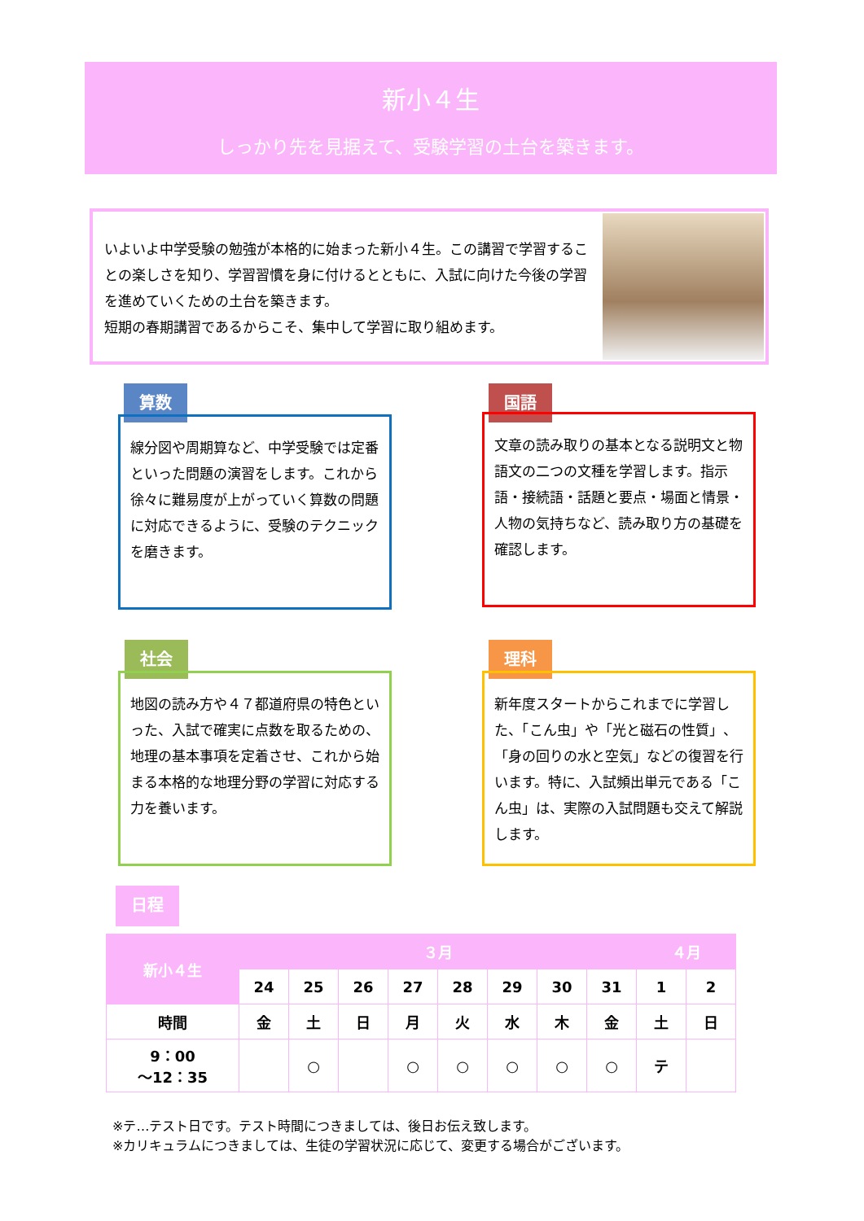新小４生
しっかり先を見据えて、受験学習の土台を築きます。
いよいよ中学受験の勉強が本格的に始まった新小４生。この講習で学習することの楽しさを知り、学習習慣を身に付けるとともに、入試に向けた今後の学習を進めていくための土台を築きます。
短期の春期講習であるからこそ、集中して学習に取り組めます。
算数
線分図や周期算など、中学受験では定番といった問題の演習をします。これから徐々に難易度が上がっていく算数の問題に対応できるように、受験のテクニックを磨きます。
国語
文章の読み取りの基本となる説明文と物語文の二つの文種を学習します。指示語・接続語・話題と要点・場面と情景・人物の気持ちなど、読み取り方の基礎を確認します。
社会
地図の読み方や４７都道府県の特色といった、入試で確実に点数を取るための、地理の基本事項を定着させ、これから始まる本格的な地理分野の学習に対応する力を養います。
理科
新年度スタートからこれまでに学習した、「こん虫」や「光と磁石の性質」、「身の回りの水と空気」などの復習を行います。特に、入試頻出単元である「こん虫」は、実際の入試問題も交えて解説します。
日程
| 新小４生 | ３月 | | | | | | | | ４月 | |
| --- | --- | --- | --- | --- | --- | --- | --- | --- | --- | --- |
| | 24 | 25 | 26 | 27 | 28 | 29 | 30 | 31 | 1 | 2 |
| 時間 | 金 | 土 | 日 | 月 | 火 | 水 | 木 | 金 | 土 | 日 |
| 9：00 ～12：35 | | ○ | | ○ | ○ | ○ | ○ | ○ | テ | |
※テ…テスト日です。テスト時間につきましては、後日お伝え致します。
※カリキュラムにつきましては、生徒の学習状況に応じて、変更する場合がございます。